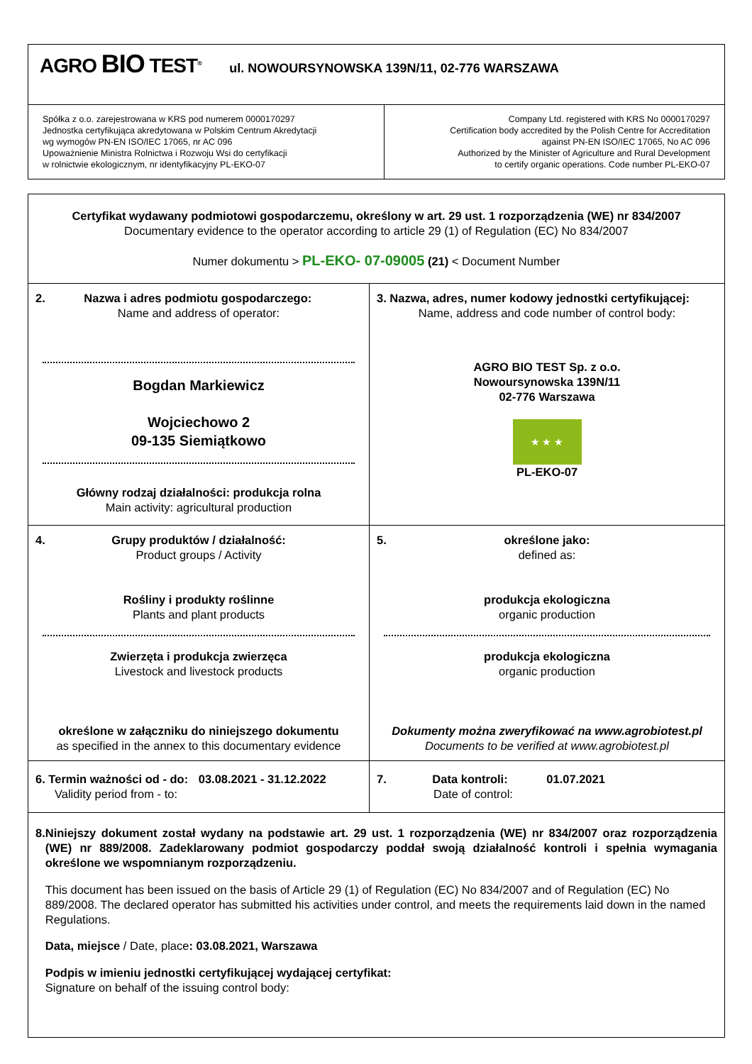| AGRO BIO TEST<sup>®</sup> ul. NOWOURSYNOWSKA 139N/11, 02-776 WARSZAWA | |
| Spółka z o.o. zarejestrowana w KRS pod numerem 0000170297 Jednostka certyfikująca akredytowana w Polskim Centrum Akredytacji wg wymogów PN-EN ISO/IEC 17065, nr AC 096 Upoważnienie Ministra Rolnictwa i Rozwoju Wsi do certyfikacji w rolnictwie ekologicznym, nr identyfikacyjny PL-EKO-07 | Company Ltd. registered with KRS No 0000170297 Certification body accredited by the Polish Centre for Accreditation against PN-EN ISO/IEC 17065, No AC 096 Authorized by the Minister of Agriculture and Rural Development to certify organic operations. Code number PL-EKO-07 |
| Certyfikat wydawany podmiotowi gospodarczemu, określony w art. 29 ust. 1 rozporządzenia (WE) nr 834/2007 Documentary evidence to the operator according to article 29 (1) of Regulation (EC) No 834/2007 Numer dokumentu > PL-EKO- 07-09005 (21) < Document Number | |
| 2. Nazwa i adres podmiotu gospodarczego: Name and address of operator: Bogdan Markiewicz Wojciechowo 2 09-135 Siemiątkowo Główny rodzaj działalności: produkcja rolna Main activity: agricultural production | 3. Nazwa, adres, numer kodowy jednostki certyfikującej: Name, address and code number of control body: AGRO BIO TEST Sp. z o.o. Nowoursynowska 139N/11 02-776 Warszawa ★ ★ ★ PL-EKO-07 |
| 4. Grupy produktów / działalność: Product groups / Activity Rośliny i produkty roślinne Plants and plant products Zwierzęta i produkcja zwierzęca Livestock and livestock products określone w załączniku do niniejszego dokumentu as specified in the annex to this documentary evidence | 5. określone jako: defined as: produkcja ekologiczna organic production produkcja ekologiczna organic production Dokumenty można zweryfikować na www.agrobiotest.pl Documents to be verified at www.agrobiotest.pl |
| 6. Termin ważności od - do: 03.08.2021 - 31.12.2022 Validity period from - to: | 7. Data kontroli: 01.07.2021 Date of control: |
| 8. Niniejszy dokument został wydany na podstawie art. 29 ust. 1 rozporządzenia (WE) nr 834/2007 oraz rozporządzenia (WE) nr 889/2008. Zadeklarowany podmiot gospodarczy poddał swoją działalność kontroli i spełnia wymagania określone we wspomnianym rozporządzeniu. This document has been issued on the basis of Article 29 (1) of Regulation (EC) No 834/2007 and of Regulation (EC) No 889/2008. The declared operator has submitted his activities under control, and meets the requirements laid down in the named Regulations. Data, miejsce / Date, place : 03.08.2021, Warszawa Podpis w imieniu jednostki certyfikującej wydającej certyfikat: Signature on behalf of the issuing control body: | |